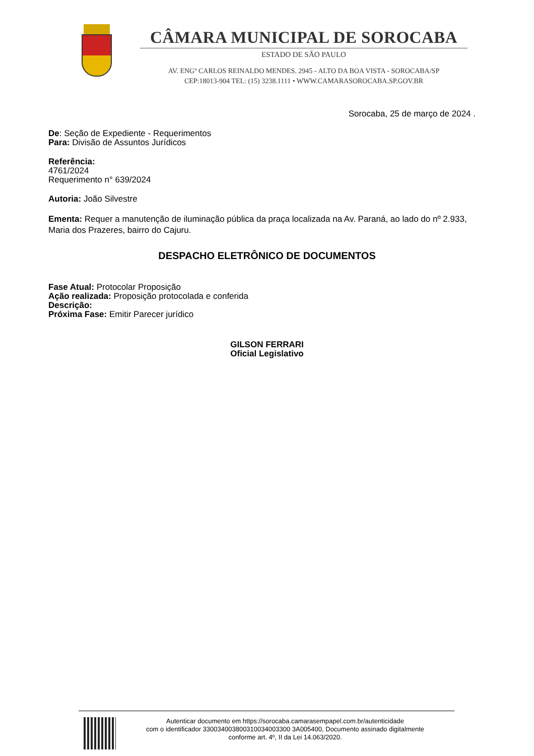CÂMARA MUNICIPAL DE SOROCABA
ESTADO DE SÃO PAULO
AV. ENGº CARLOS REINALDO MENDES. 2945 - ALTO DA BOA VISTA - SOROCABA/SP
CEP:18013-904 TEL: (15) 3238.1111 • WWW.CAMARASOROCABA.SP.GOV.BR
Sorocaba, 25 de março de 2024 .
De: Seção de Expediente - Requerimentos
Para: Divisão de Assuntos Jurídicos
Referência:
4761/2024
Requerimento n° 639/2024
Autoria: João Silvestre
Ementa: Requer a manutenção de iluminação pública da praça localizada na Av. Paraná, ao lado do nº 2.933, Maria dos Prazeres, bairro do Cajuru.
DESPACHO ELETRÔNICO DE DOCUMENTOS
Fase Atual: Protocolar Proposição
Ação realizada: Proposição protocolada e conferida
Descrição:
Próxima Fase: Emitir Parecer jurídico
GILSON FERRARI
Oficial Legislativo
Autenticar documento em https://sorocaba.camarasempapel.com.br/autenticidade
com o identificador 330034003800310034003300 3A005400, Documento assinado digitalmente
conforme art. 4º, II da Lei 14.063/2020.